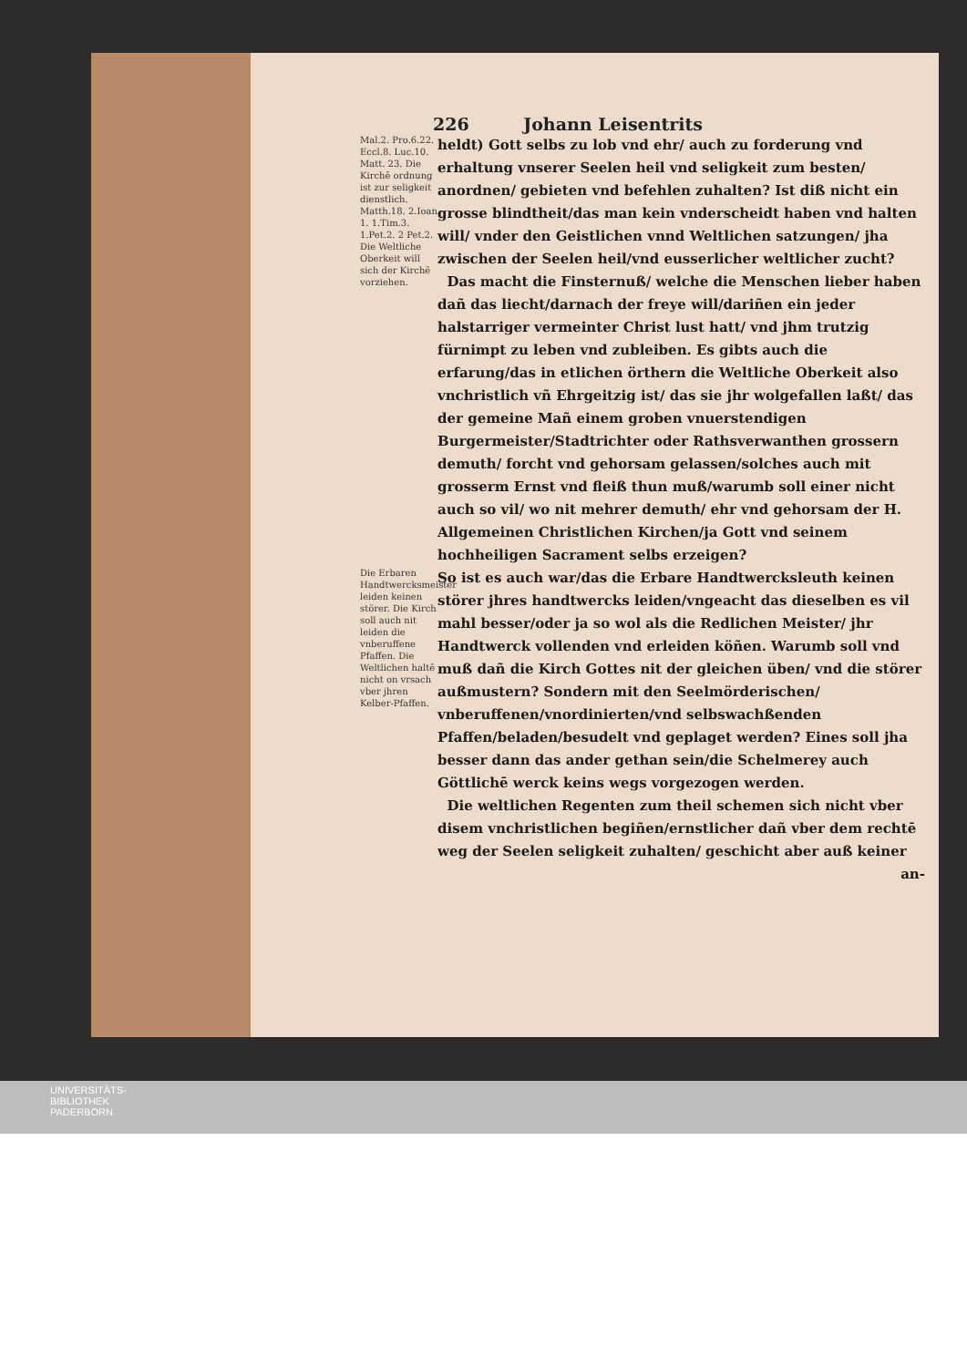226 Johann Leisentrits
Mal.2. Pro.6.22. Eccl.8. Luc.10. Matt. 23. Die Kirchē ordnung ist zur seligkeit dienstlich. Matth.18. 2.Ioan 1. 1.Tim.3. 1.Pet.2. 2 Pet.2. Die Weltliche Oberkeit will sich der Kirchē vorziehen.
heldt) Gott selbs zu lob vnd ehr/ auch zu forderung vnd erhaltung vnserer Seelen heil vnd seligkeit zum besten/ anordnen/ gebieten vnd befehlen zuhalten? Ist diß nicht ein grosse blindtheit/das man kein vnderscheidt haben vnd halten will/ vnder den Geistlichen vnnd Weltlichen satzungen/ jha zwischen der Seelen heil/vnd eusserlicher weltlicher zucht?
Das macht die Finsternuß/ welche die Menschen lieber haben dañ das liecht/darnach der freye will/dariñen ein jeder halstarriger vermeinter Christ lust hatt/ vnd jhm trutzig fürnimpt zu leben vnd zubleiben. Es gibts auch die erfarung/das in etlichen örthern die Weltliche Oberkeit also vnchristlich vñ Ehrgeitzig ist/ das sie jhr wolgefallen laßt/ das der gemeine Mañ einem groben vnuerstendigen Burgermeister/Stadtrichter oder Rathsverwanthen grossern demuth/ forcht vnd gehorsam gelassen/solches auch mit grosserm Ernst vnd fleiß thun muß/warumb soll einer nicht auch so vil/ wo nit mehrer demuth/ ehr vnd gehorsam der H. Allgemeinen Christlichen Kirchen/ja Gott vnd seinem hochheiligen Sacrament selbs erzeigen?
Die Erbaren Handtwercksmeister leiden keinen störer. Die Kirch soll auch nit leiden die vnberuffene Pfaffen. Die Weltlichen haltē nicht on vrsach vber jhren Kelber-Pfaffen.
So ist es auch war/das die Erbare Handtwercksleuth keinen störer jhres handtwercks leiden/vngeacht das dieselben es vil mahl besser/oder ja so wol als die Redlichen Meister/ jhr Handtwerck vollenden vnd erleiden köñen. Warumb soll vnd muß dañ die Kirch Gottes nit der gleichen üben/ vnd die störer außmustern? Sondern mit den Seelmörderischen/ vnberuffenen/vnordinierten/vnd selbswachßenden Pfaffen/beladen/besudelt vnd geplaget werden? Eines soll jha besser dann das ander gethan sein/die Schelmerey auch Göttlichē werck keins wegs vorgezogen werden.
Die weltlichen Regenten zum theil schemen sich nicht vber disem vnchristlichen begiñen/ernstlicher dañ vber dem rechtē weg der Seelen seligkeit zuhalten/ geschicht aber auß keiner
an-
UNIVERSITÄTS-
BIBLIOTHEK
PADERBORN